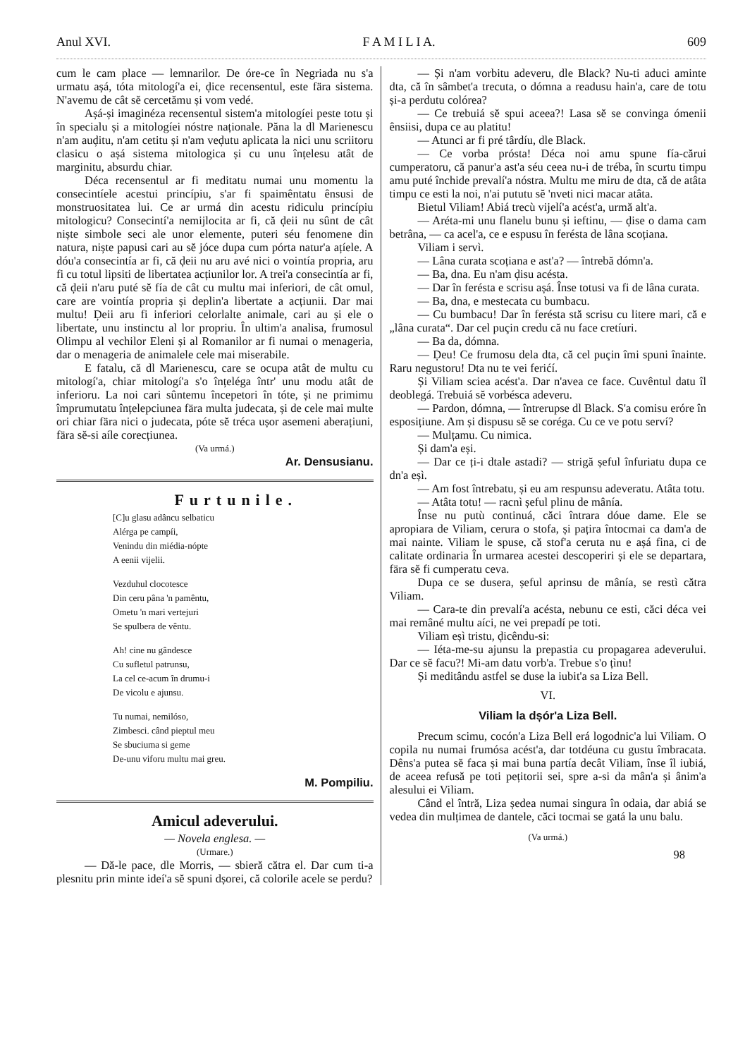Anul XVI. F A M I L I A. 609
cum le cam place — lemnarilor. De óre-ce în Negriada nu s'a urmatu așá, tóta mitologí'a ei, ḑice recensentul, este fära sistema. N'avemu de cât sĕ cercetămu și vom vedé.
Așá-și imaginéza recensentul sistem'a mitologíei peste totu și în specialu și a mitologíei nóstre naționale. Păna la dl Marienescu n'am auḑitu, n'am cetitu și n'am veḑutu aplicata la nici unu scriitoru clasicu o așá sistema mitologica și cu unu înțelesu atât de marginitu, absurdu chiar.
Déca recensentul ar fi meditatu numai unu momentu la consecintíele acestui princípiu, s'ar fi spaimêntatu ênsusi de monstruositatea lui. Ce ar urmá din acestu ridiculu princípiu mitologicu? Consecintí'a nemijlocita ar fi, că ḑeii nu sûnt de cât niște simbole seci ale unor elemente, puteri séu fenomene din natura, niște papusi cari au sĕ jóce dupa cum pórta natur'a ațíele. A dóu'a consecintía ar fi, că ḑeii nu aru avé nici o vointía propria, aru fi cu totul lipsiti de libertatea acțiunilor lor. A trei'a consecintía ar fi, că ḑeii n'aru puté sĕ fía de cât cu multu mai inferiori, de cât omul, care are vointía propria și deplin'a libertate a acțiunii. Dar mai multu! Ḑeii aru fi inferiori celorlalte animale, cari au și ele o libertate, unu instinctu al lor propriu. În ultim'a analisa, frumosul Olimpu al vechilor Eleni și al Romanilor ar fi numai o menageria, dar o menageria de animalele cele mai miserabile.
E fatalu, că dl Marienescu, care se ocupa atât de multu cu mitologí'a, chiar mitologí'a s'o înțeléga într' unu modu atât de inferioru. La noi cari sûntemu începetori în tóte, și ne primimu împrumutatu înțelepciunea fära multa judecata, și de cele mai multe ori chiar fära nici o judecata, póte sĕ tréca ușor asemeni aberațiuni, fära sĕ-si aíle corecțiunea.
(Va urmá.)
Ar. Densusianu.
Furtunile.
[C]u glasu adâncu selbaticu
Alérga pe campíi,
Venindu din miédia-nópte
A eenii vijelii.
Vezduhul clocotesce
Din ceru pâna 'n pamêntu,
Ometu 'n mari vertejuri
Se spulbera de vêntu.
Ah! cine nu gândesce
Cu sufletul patrunsu,
La cel ce-acum în drumu-i
De vicolu e ajunsu.
Tu numai, nemilóso,
Zimbesci. când pieptul meu
Se sbuciuma si geme
De-unu viforu multu mai greu.
M. Pompiliu.
Amicul adeverului.
— Novela englesa. —
(Urmare.)
— Dă-le pace, dle Morris, — sbieră cătra el. Dar cum ti-a plesnitu prin minte ideí'a sĕ spuni dșorei, că colorile acele se perdu?
— Și n'am vorbitu adeveru, dle Black? Nu-ti aduci aminte dta, că în sâmbet'a trecuta, o dómna a readusu hain'a, care de totu și-a perdutu colórea?
— Ce trebuiá sĕ spui aceea?! Lasa sĕ se convinga ómenii ênsiisi, dupa ce au platitu!
— Atunci ar fi pré târdíu, dle Black.
— Ce vorba prósta! Déca noi amu spune fía-cărui cumperatoru, că panur'a ast'a séu ceea nu-i de tréba, în scurtu timpu amu puté închide prevalí'a nóstra. Multu me miru de dta, că de atâta timpu ce esti la noi, n'ai pututu sĕ 'nveti nici macar atâta.
Bietul Viliam! Abiá trecù vijelí'a acést'a, urmă alt'a.
— Aréta-mi unu flanelu bunu și ieftinu, — ḑise o dama cam betrâna, — ca acel'a, ce e espusu în ferésta de lâna scoțiana.
Viliam i servì.
— Lâna curata scoțiana e ast'a? — întrebă dómn'a.
— Ba, dna. Eu n'am ḑisu acésta.
— Dar în ferésta e scrisu așá. Înse totusi va fi de lâna curata.
— Ba, dna, e mestecata cu bumbacu.
— Cu bumbacu! Dar în ferésta stă scrisu cu litere mari, că e „lâna curata“. Dar cel puçin credu că nu face cretíuri.
— Ba da, dómna.
— Ḑeu! Ce frumosu dela dta, că cel puçin îmi spuni înainte. Raru negustoru! Dta nu te vei ferićí.
Și Viliam sciea acést'a. Dar n'avea ce face. Cuvêntul datu îl deoblegá. Trebuiá sĕ vorbésca adeveru.
— Pardon, dómna, — întrerupse dl Black. S'a comisu eróre în esposițiune. Am și dispusu sĕ se coréga. Cu ce ve potu serví?
— Mulțamu. Cu nimica.
Și dam'a eși.
— Dar ce ți-i dtale astadi? — strigă șeful înfuriatu dupa ce dn'a eșì.
— Am fost întrebatu, și eu am respunsu adeveratu. Atâta totu.
— Atâta totu! — racnì șeful plinu de mânía.
Înse nu putù continuá, căci întrara dóue dame. Ele se apropiara de Viliam, cerura o stofa, și pațira întocmai ca dam'a de mai nainte. Viliam le spuse, că stof'a ceruta nu e așá fina, ci de calitate ordinaria În urmarea acestei descoperiri și ele se departara, fära sĕ fi cumperatu ceva.
Dupa ce se dusera, șeful aprinsu de mânía, se restì cătra Viliam.
— Cara-te din prevalí'a acésta, nebunu ce esti, căci déca vei mai remâné multu aíci, ne vei prepadí pe toti.
Viliam eșì tristu, ḑicêndu-si:
— Iéta-me-su ajunsu la prepastia cu propagarea adeverului. Dar ce sĕ facu?! Mi-am datu vorb'a. Trebue s'o țìnu!
Și meditându astfel se duse la iubit'a sa Liza Bell.
VI.
Viliam la dșór'a Liza Bell.
Precum scimu, cocón'a Liza Bell erá logodnic'a lui Viliam. O copila nu numai frumósa acést'a, dar totdéuna cu gustu îmbracata. Dêns'a putea sĕ faca și mai buna partía decât Viliam, înse îl iubiá, de aceea refusă pe toti pețitorii sei, spre a-si da mân'a și ânim'a alesului ei Viliam.
Când el întră, Liza ședea numai singura în odaia, dar abiá se vedea din mulțimea de dantele, căci tocmai se gatá la unu balu.
(Va urmá.)
98